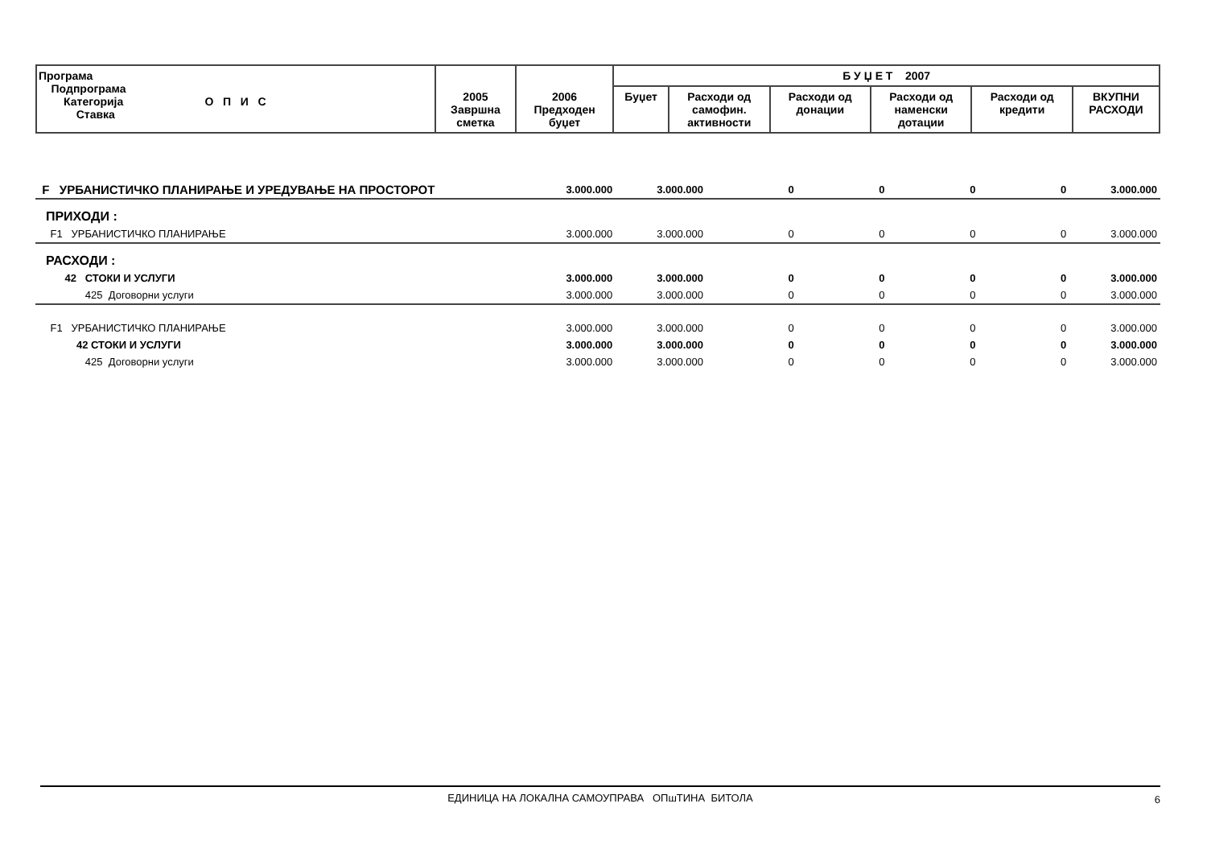| Програма Подпрограма Категорија О П И С Ставка | 2005 Завршна сметка | 2006 Предходен буџет | Б У Џ Е Т 2007 | | | | | |
| --- | --- | --- | --- | --- | --- | --- | --- | --- |
| | | | Буџет | Расходи од самофин. активности | Расходи од донации | Расходи од наменски дотации | Расходи од кредити | ВКУПНИ РАСХОДИ |
| F УРБАНИСТИЧКО ПЛАНИРАЊЕ И УРЕДУВАЊЕ НА ПРОСТОРОТ | 3.000.000 | 3.000.000 | 0 | 0 | 0 | 0 | 3.000.000 |
| ПРИХОДИ : | | | | | | | |
| F1 УРБАНИСТИЧКО ПЛАНИРАЊЕ | 3.000.000 | 3.000.000 | 0 | 0 | 0 | 0 | 3.000.000 |
| РАСХОДИ : | | | | | | | |
| 42 СТОКИ И УСЛУГИ | 3.000.000 | 3.000.000 | 0 | 0 | 0 | 0 | 3.000.000 |
| 425 Договорни услуги | 3.000.000 | 3.000.000 | 0 | 0 | 0 | 0 | 3.000.000 |
| F1 УРБАНИСТИЧКО ПЛАНИРАЊЕ | 3.000.000 | 3.000.000 | 0 | 0 | 0 | 0 | 3.000.000 |
| 42 СТОКИ И УСЛУГИ | 3.000.000 | 3.000.000 | 0 | 0 | 0 | 0 | 3.000.000 |
| 425 Договорни услуги | 3.000.000 | 3.000.000 | 0 | 0 | 0 | 0 | 3.000.000 |
ЕДИНИЦА НА ЛОКАЛНА САМОУПРАВА ОПшТИНА БИТОЛА 6